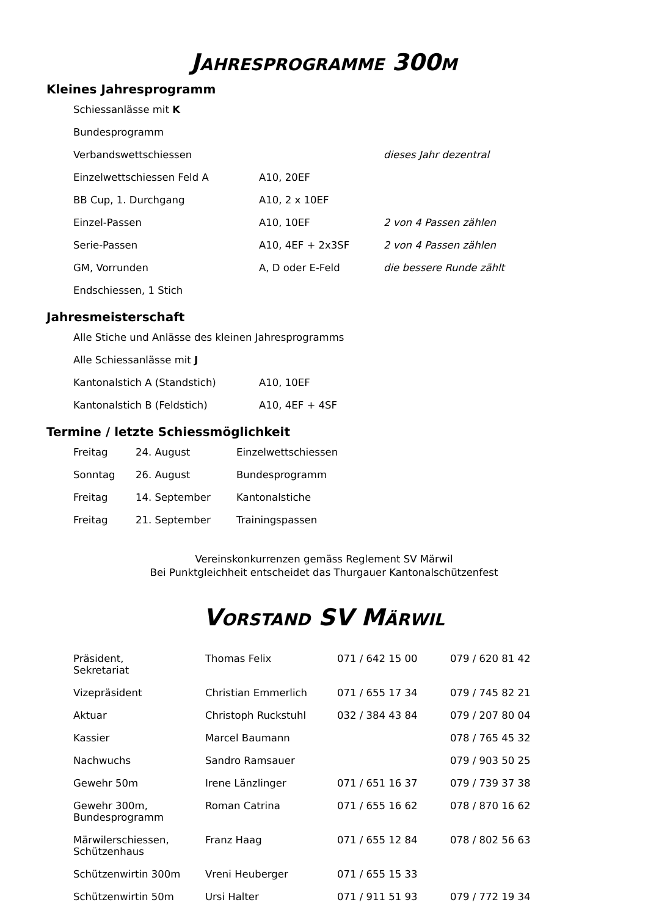JAHRESPROGRAMME 300M
Kleines Jahresprogramm
| Schiessanlässe mit K | | |
| Bundesprogramm | | |
| Verbandswettschiessen | | dieses Jahr dezentral |
| Einzelwettschiessen Feld A | A10, 20EF | |
| BB Cup, 1. Durchgang | A10, 2 x 10EF | |
| Einzel-Passen | A10, 10EF | 2 von 4 Passen zählen |
| Serie-Passen | A10, 4EF + 2x3SF | 2 von 4 Passen zählen |
| GM, Vorrunden | A, D oder E-Feld | die bessere Runde zählt |
| Endschiessen, 1 Stich | | |
Jahresmeisterschaft
| Alle Stiche und Anlässe des kleinen Jahresprogramms | |
| Alle Schiessanlässe mit J | |
| Kantonalstich A (Standstich) | A10, 10EF |
| Kantonalstich B (Feldstich) | A10, 4EF + 4SF |
Termine / letzte Schiessmöglichkeit
| Freitag | 24. August | Einzelwettschiessen |
| Sonntag | 26. August | Bundesprogramm |
| Freitag | 14. September | Kantonalstiche |
| Freitag | 21. September | Trainingspassen |
Vereinskonkurrenzen gemäss Reglement SV Märwil
Bei Punktgleichheit entscheidet das Thurgauer Kantonalschützenfest
VORSTAND SV MÄRWIL
| Präsident, Sekretariat | Thomas Felix | 071 / 642 15 00 | 079 / 620 81 42 |
| Vizepräsident | Christian Emmerlich | 071 / 655 17 34 | 079 / 745 82 21 |
| Aktuar | Christoph Ruckstuhl | 032 / 384 43 84 | 079 / 207 80 04 |
| Kassier | Marcel Baumann | | 078 / 765 45 32 |
| Nachwuchs | Sandro Ramsauer | | 079 / 903 50 25 |
| Gewehr 50m | Irene Länzlinger | 071 / 651 16 37 | 079 / 739 37 38 |
| Gewehr 300m, Bundesprogramm | Roman Catrina | 071 / 655 16 62 | 078 / 870 16 62 |
| Märwilerschiessen, Schützenhaus | Franz Haag | 071 / 655 12 84 | 078 / 802 56 63 |
| Schützenwirtin 300m | Vreni Heuberger | 071 / 655 15 33 | |
| Schützenwirtin 50m | Ursi Halter | 071 / 911 51 93 | 079 / 772 19 34 |